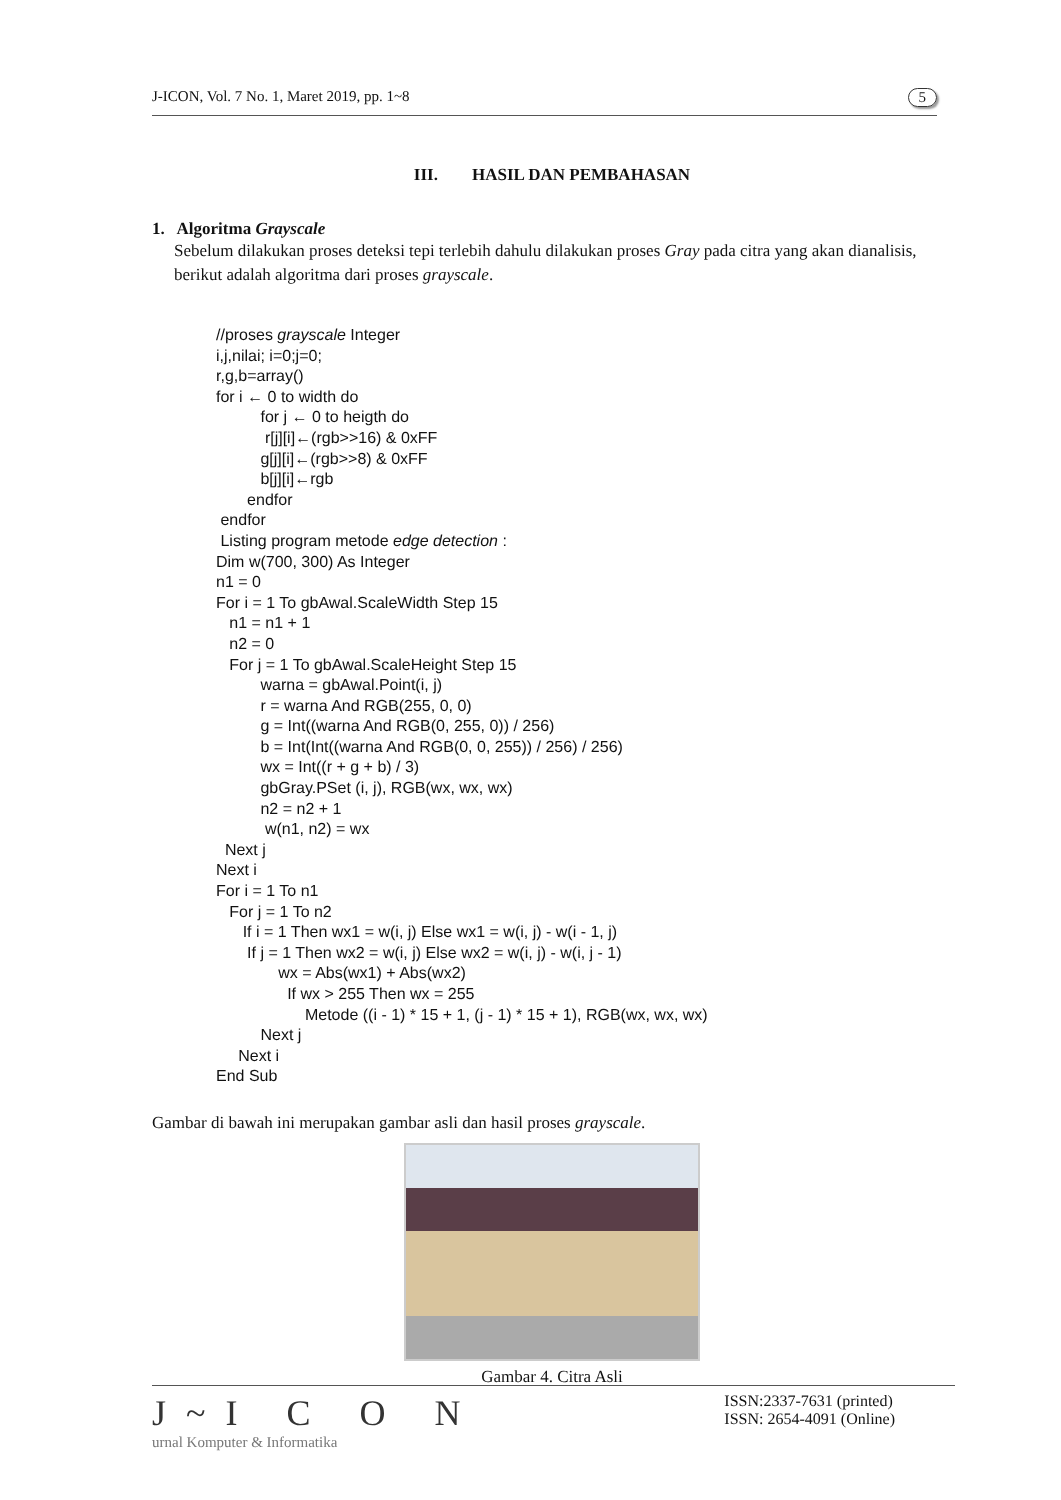J-ICON, Vol. 7 No. 1, Maret 2019, pp. 1~8 5
III. HASIL DAN PEMBAHASAN
1. Algoritma Grayscale
Sebelum dilakukan proses deteksi tepi terlebih dahulu dilakukan proses Gray pada citra yang akan dianalisis, berikut adalah algoritma dari proses grayscale.
//proses grayscale Integer i,j,nilai; i=0;j=0; r,g,b=array() for i ← 0 to width do for j ← 0 to heigth do r[j][i]←(rgb>>16) & 0xFF g[j][i]←(rgb>>8) & 0xFF b[j][i]←rgb endfor endfor Listing program metode edge detection : Dim w(700, 300) As Integer n1 = 0 For i = 1 To gbAwal.ScaleWidth Step 15 n1 = n1 + 1 n2 = 0 For j = 1 To gbAwal.ScaleHeight Step 15 warna = gbAwal.Point(i, j) r = warna And RGB(255, 0, 0) g = Int((warna And RGB(0, 255, 0)) / 256) b = Int(Int((warna And RGB(0, 0, 255)) / 256) / 256) wx = Int((r + g + b) / 3) gbGray.PSet (i, j), RGB(wx, wx, wx) n2 = n2 + 1 w(n1, n2) = wx Next j Next i For i = 1 To n1 For j = 1 To n2 If i = 1 Then wx1 = w(i, j) Else wx1 = w(i, j) - w(i - 1, j) If j = 1 Then wx2 = w(i, j) Else wx2 = w(i, j) - w(i, j - 1) wx = Abs(wx1) + Abs(wx2) If wx > 255 Then wx = 255 Metode ((i - 1) * 15 + 1, (j - 1) * 15 + 1), RGB(wx, wx, wx) Next j Next i End Sub
Gambar di bawah ini merupakan gambar asli dan hasil proses grayscale.
Gambar 4. Citra Asli
J~I C O N
urnal Komputer & Informatika
ISSN:2337-7631 (printed)
ISSN: 2654-4091 (Online)